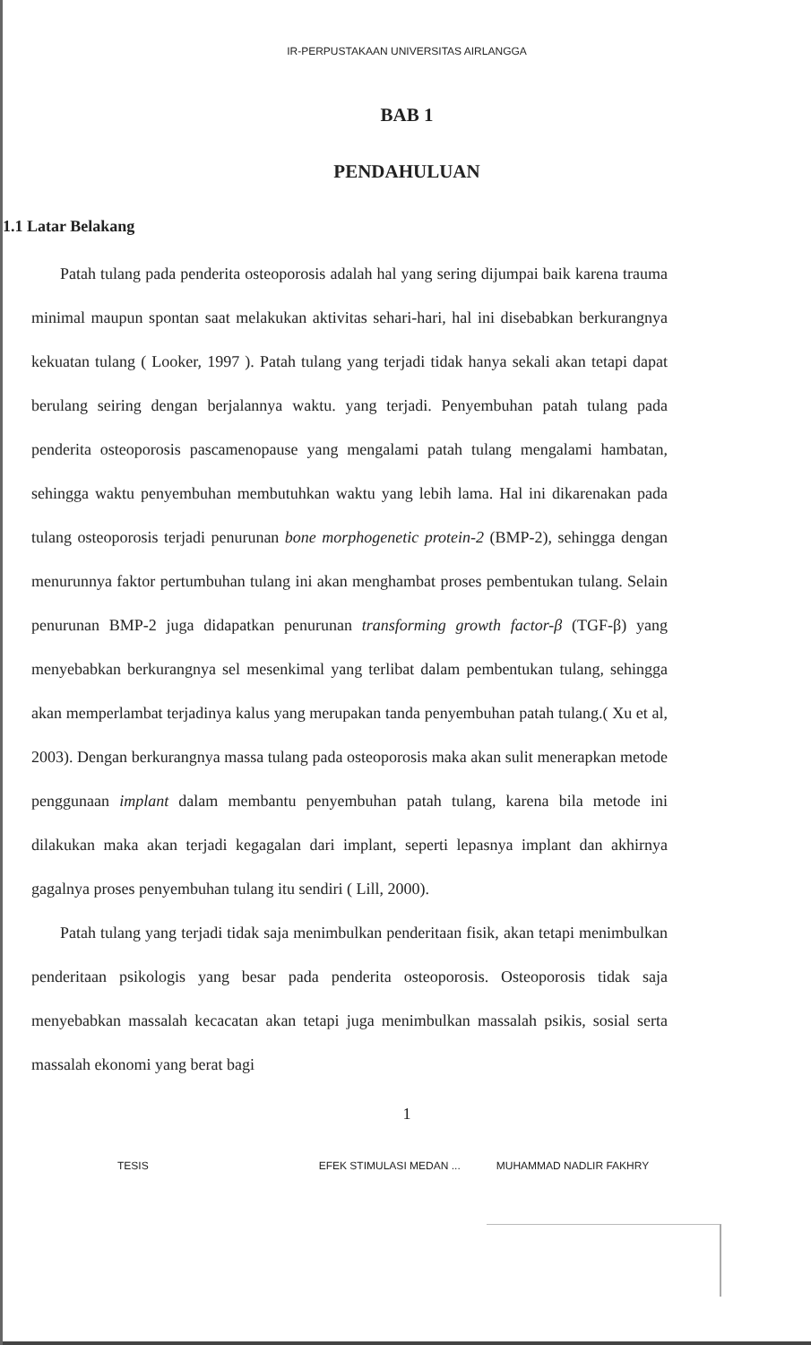IR-PERPUSTAKAAN UNIVERSITAS AIRLANGGA
BAB 1
PENDAHULUAN
1.1 Latar Belakang
Patah tulang pada penderita osteoporosis adalah hal yang sering dijumpai baik karena trauma minimal maupun spontan saat melakukan aktivitas sehari-hari, hal ini disebabkan berkurangnya kekuatan tulang ( Looker, 1997 ). Patah tulang yang terjadi tidak hanya sekali akan tetapi dapat berulang seiring dengan berjalannya waktu. yang terjadi. Penyembuhan patah tulang pada penderita osteoporosis pascamenopause yang mengalami patah tulang mengalami hambatan, sehingga waktu penyembuhan membutuhkan waktu yang lebih lama. Hal ini dikarenakan pada tulang osteoporosis terjadi penurunan bone morphogenetic protein-2 (BMP-2), sehingga dengan menurunnya faktor pertumbuhan tulang ini akan menghambat proses pembentukan tulang. Selain penurunan BMP-2 juga didapatkan penurunan transforming growth factor-β (TGF-β) yang menyebabkan berkurangnya sel mesenkimal yang terlibat dalam pembentukan tulang, sehingga akan memperlambat terjadinya kalus yang merupakan tanda penyembuhan patah tulang.( Xu et al, 2003). Dengan berkurangnya massa tulang pada osteoporosis maka akan sulit menerapkan metode penggunaan implant dalam membantu penyembuhan patah tulang, karena bila metode ini dilakukan maka akan terjadi kegagalan dari implant, seperti lepasnya implant dan akhirnya gagalnya proses penyembuhan tulang itu sendiri ( Lill, 2000).
Patah tulang yang terjadi tidak saja menimbulkan penderitaan fisik, akan tetapi menimbulkan penderitaan psikologis yang besar pada penderita osteoporosis. Osteoporosis tidak saja menyebabkan massalah kecacatan akan tetapi juga menimbulkan massalah psikis, sosial serta massalah ekonomi yang berat bagi
1
TESIS EFEK STIMULASI MEDAN ... MUHAMMAD NADLIR FAKHRY